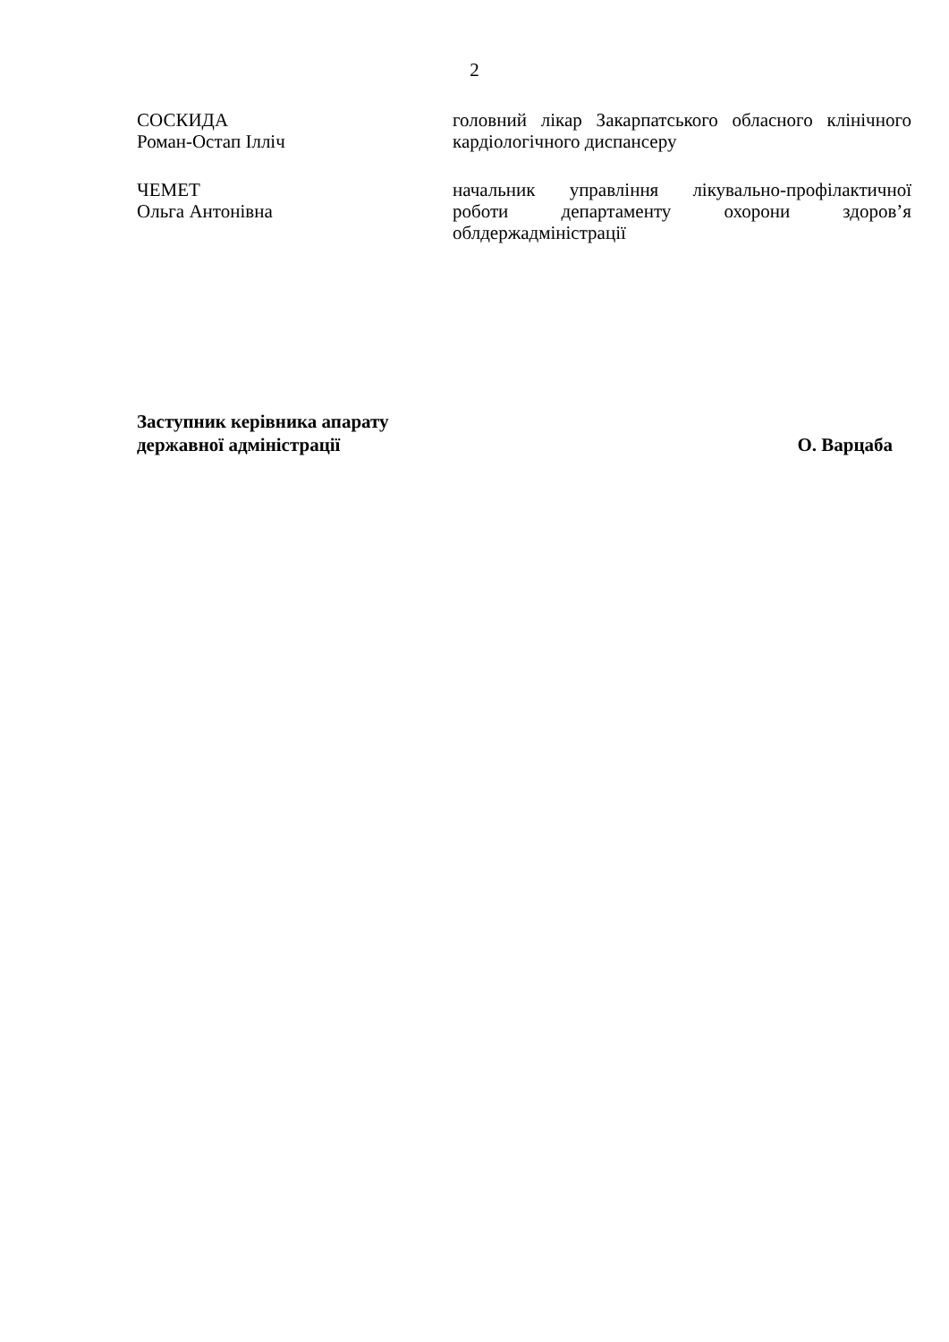2
СОСКИДА
Роман-Остап Ілліч
головний лікар Закарпатського обласного клінічного кардіологічного диспансеру
ЧЕМЕТ
Ольга Антонівна
начальник управління лікувально-профілактичної роботи департаменту охорони здоров’я облдержадміністрації
Заступник керівника апарату
державної адміністрації
О. Варцаба